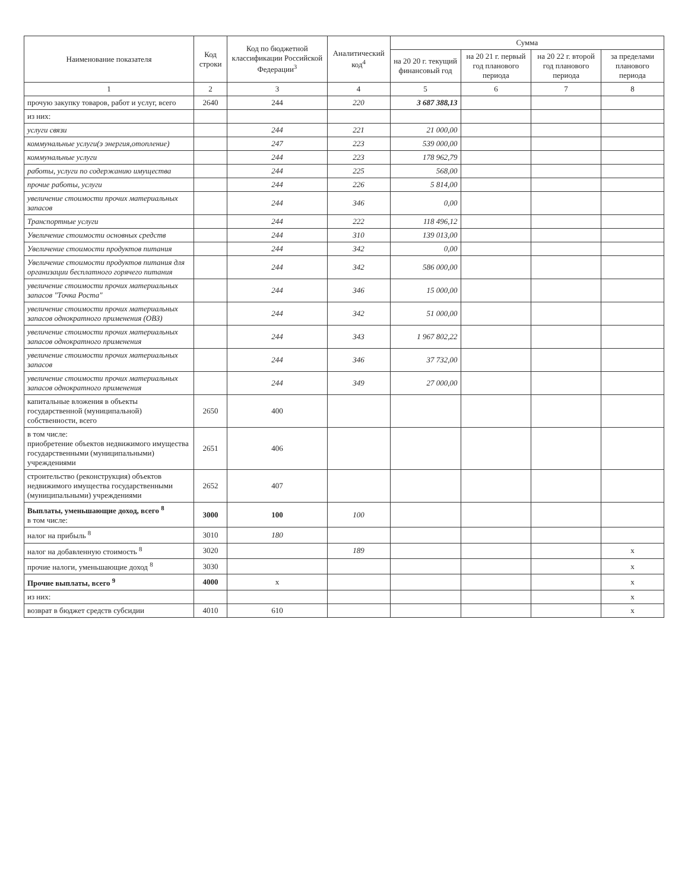| Наименование показателя | Код строки | Код по бюджетной классификации Российской Федерации<sup>3</sup> | Аналитический код<sup>4</sup> | Сумма | | | |
| --- | --- | --- | --- | --- | --- | --- | --- |
| | | | | на 20 20 г. текущий финансовый год | на 20 21 г. первый год планового периода | на 20 22 г. второй год планового периода | за пределами планового периода |
| 1 | 2 | 3 | 4 | 5 | 6 | 7 | 8 |
| прочую закупку товаров, работ и услуг, всего | 2640 | 244 | 220 | 3 687 388,13 | | | |
| из них: | | | | | | | |
| услуги связи | | 244 | 221 | 21 000,00 | | | |
| коммунальные услуги(э энергия,отопление) | | 247 | 223 | 539 000,00 | | | |
| коммунальные услуги | | 244 | 223 | 178 962,79 | | | |
| работы, услуги по содержанию имущества | | 244 | 225 | 568,00 | | | |
| прочие работы, услуги | | 244 | 226 | 5 814,00 | | | |
| увеличение стоимости прочих материальных запасов | | 244 | 346 | 0,00 | | | |
| Транспортные услуги | | 244 | 222 | 118 496,12 | | | |
| Увеличение стоимости основных средств | | 244 | 310 | 139 013,00 | | | |
| Увеличение стоимости продуктов питания | | 244 | 342 | 0,00 | | | |
| Увеличение стоимости продуктов питания для организации бесплатного горячего питания | | 244 | 342 | 586 000,00 | | | |
| увеличение стоимости прочих материальных запасов "Точка Роста" | | 244 | 346 | 15 000,00 | | | |
| увеличение стоимости прочих материальных запасов однократного применения (ОВЗ) | | 244 | 342 | 51 000,00 | | | |
| увеличение стоимости прочих материальных запасов однократного применения | | 244 | 343 | 1 967 802,22 | | | |
| увеличение стоимости прочих материальных запасов | | 244 | 346 | 37 732,00 | | | |
| увеличение стоимости прочих материальных запасов однократного применения | | 244 | 349 | 27 000,00 | | | |
| капитальные вложения в объекты государственной (муниципальной) собственности, всего | 2650 | 400 | | | | | |
| в том числе: приобретение объектов недвижимого имущества государственными (муниципальными) учреждениями | 2651 | 406 | | | | | |
| строительство (реконструкция) объектов недвижимого имущества государственными (муниципальными) учреждениями | 2652 | 407 | | | | | |
| Выплаты, уменьшающие доход, всего <sup>8</sup> в том числе: | 3000 | 100 | 100 | | | | |
| налог на прибыль <sup>8</sup> | 3010 | 180 | | | | | |
| налог на добавленную стоимость <sup>8</sup> | 3020 | | 189 | | | | х |
| прочие налоги, уменьшающие доход <sup>8</sup> | 3030 | | | | | | х |
| Прочие выплаты, всего <sup>9</sup> | 4000 | х | | | | | х |
| из них: | | | | | | | х |
| возврат в бюджет средств субсидии | 4010 | 610 | | | | | х |